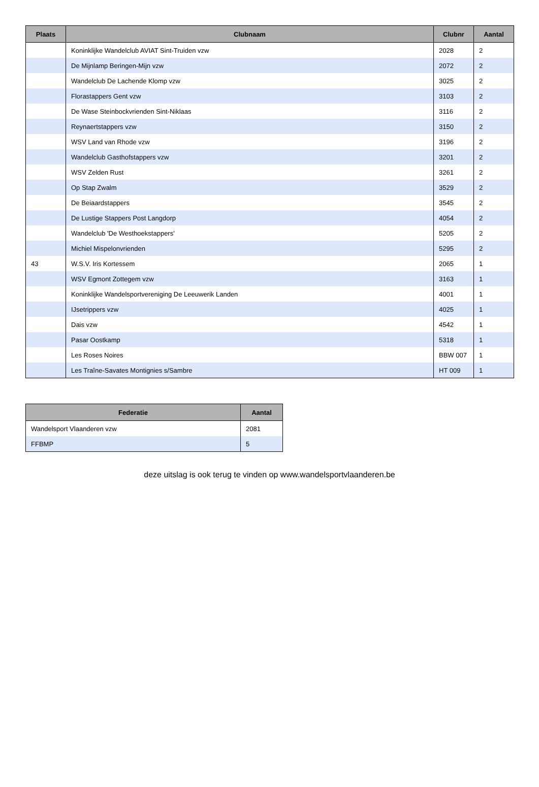| Plaats | Clubnaam | Clubnr | Aantal |
| --- | --- | --- | --- |
| | Koninklijke Wandelclub AVIAT Sint-Truiden vzw | 2028 | 2 |
| | De Mijnlamp Beringen-Mijn vzw | 2072 | 2 |
| | Wandelclub De Lachende Klomp vzw | 3025 | 2 |
| | Florastappers Gent vzw | 3103 | 2 |
| | De Wase Steinbockvrienden Sint-Niklaas | 3116 | 2 |
| | Reynaertstappers vzw | 3150 | 2 |
| | WSV Land van Rhode vzw | 3196 | 2 |
| | Wandelclub Gasthofstappers vzw | 3201 | 2 |
| | WSV Zelden Rust | 3261 | 2 |
| | Op Stap Zwalm | 3529 | 2 |
| | De Beiaardstappers | 3545 | 2 |
| | De Lustige Stappers Post Langdorp | 4054 | 2 |
| | Wandelclub 'De Westhoekstappers' | 5205 | 2 |
| | Michiel Mispelonvrienden | 5295 | 2 |
| 43 | W.S.V. Iris Kortessem | 2065 | 1 |
| | WSV Egmont Zottegem vzw | 3163 | 1 |
| | Koninklijke Wandelsportvereniging De Leeuwerik Landen | 4001 | 1 |
| | IJsetrippers vzw | 4025 | 1 |
| | Dais vzw | 4542 | 1 |
| | Pasar Oostkamp | 5318 | 1 |
| | Les Roses Noires | BBW 007 | 1 |
| | Les Traîne-Savates Montignies s/Sambre | HT 009 | 1 |
| Federatie | Aantal |
| --- | --- |
| Wandelsport Vlaanderen vzw | 2081 |
| FFBMP | 5 |
deze uitslag is ook terug te vinden op www.wandelsportvlaanderen.be